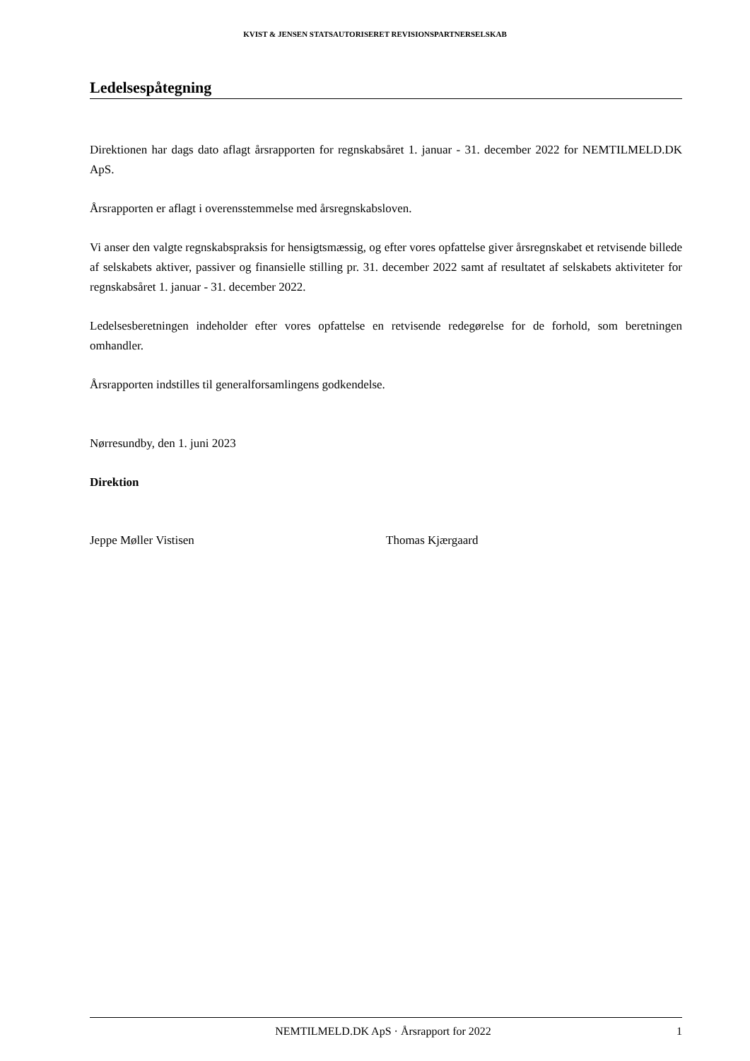KVIST & JENSEN STATSAUTORISERET REVISIONSPARTNERSELSKAB
Ledelsespåtegning
Direktionen har dags dato aflagt årsrapporten for regnskabsåret 1. januar - 31. december 2022 for NEMTILMELD.DK ApS.
Årsrapporten er aflagt i overensstemmelse med årsregnskabsloven.
Vi anser den valgte regnskabspraksis for hensigtsmæssig, og efter vores opfattelse giver årsregnskabet et retvisende billede af selskabets aktiver, passiver og finansielle stilling pr. 31. december 2022 samt af resultatet af selskabets aktiviteter for regnskabsåret 1. januar - 31. december 2022.
Ledelsesberetningen indeholder efter vores opfattelse en retvisende redegørelse for de forhold, som beretningen omhandler.
Årsrapporten indstilles til generalforsamlingens godkendelse.
Nørresundby, den 1. juni 2023
Direktion
Jeppe Møller Vistisen Thomas Kjærgaard
NEMTILMELD.DK ApS · Årsrapport for 2022 1